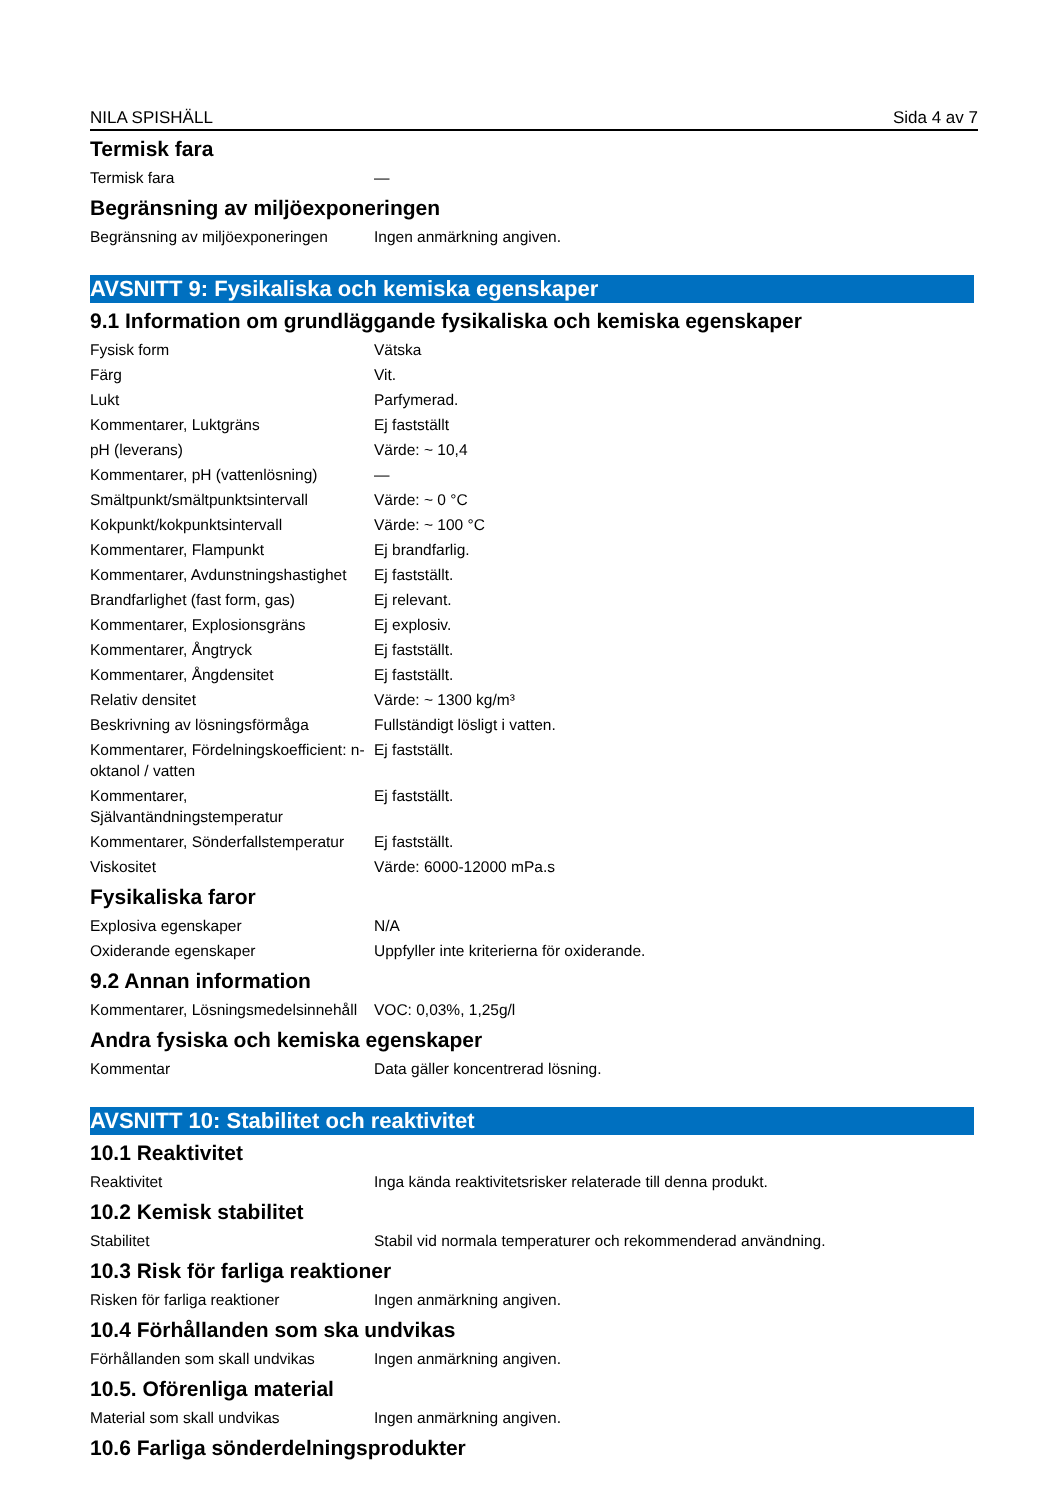NILA SPISHÄLL Sida 4 av 7
Termisk fara
| Termisk fara | — |
Begränsning av miljöexponeringen
| Begränsning av miljöexponeringen | Ingen anmärkning angiven. |
AVSNITT 9: Fysikaliska och kemiska egenskaper
9.1 Information om grundläggande fysikaliska och kemiska egenskaper
| Fysisk form | Vätska |
| Färg | Vit. |
| Lukt | Parfymerad. |
| Kommentarer, Luktgräns | Ej fastställt |
| pH (leverans) | Värde: ~ 10,4 |
| Kommentarer, pH (vattenlösning) | — |
| Smältpunkt/smältpunktsintervall | Värde: ~ 0 °C |
| Kokpunkt/kokpunktsintervall | Värde: ~ 100 °C |
| Kommentarer, Flampunkt | Ej brandfarlig. |
| Kommentarer, Avdunstningshastighet | Ej fastställt. |
| Brandfarlighet (fast form, gas) | Ej relevant. |
| Kommentarer, Explosionsgräns | Ej explosiv. |
| Kommentarer, Ångtryck | Ej fastställt. |
| Kommentarer, Ångdensitet | Ej fastställt. |
| Relativ densitet | Värde: ~ 1300 kg/m³ |
| Beskrivning av lösningsförmåga | Fullständigt lösligt i vatten. |
| Kommentarer, Fördelningskoefficient: n-oktanol / vatten | Ej fastställt. |
| Kommentarer, Självantändningstemperatur | Ej fastställt. |
| Kommentarer, Sönderfallstemperatur | Ej fastställt. |
| Viskositet | Värde: 6000-12000 mPa.s |
Fysikaliska faror
| Explosiva egenskaper | N/A |
| Oxiderande egenskaper | Uppfyller inte kriterierna för oxiderande. |
9.2 Annan information
| Kommentarer, Lösningsmedelsinnehåll | VOC: 0,03%, 1,25g/l |
Andra fysiska och kemiska egenskaper
| Kommentar | Data gäller koncentrerad lösning. |
AVSNITT 10: Stabilitet och reaktivitet
10.1 Reaktivitet
| Reaktivitet | Inga kända reaktivitetsrisker relaterade till denna produkt. |
10.2 Kemisk stabilitet
| Stabilitet | Stabil vid normala temperaturer och rekommenderad användning. |
10.3 Risk för farliga reaktioner
| Risken för farliga reaktioner | Ingen anmärkning angiven. |
10.4 Förhållanden som ska undvikas
| Förhållanden som skall undvikas | Ingen anmärkning angiven. |
10.5. Oförenliga material
| Material som skall undvikas | Ingen anmärkning angiven. |
10.6 Farliga sönderdelningsprodukter